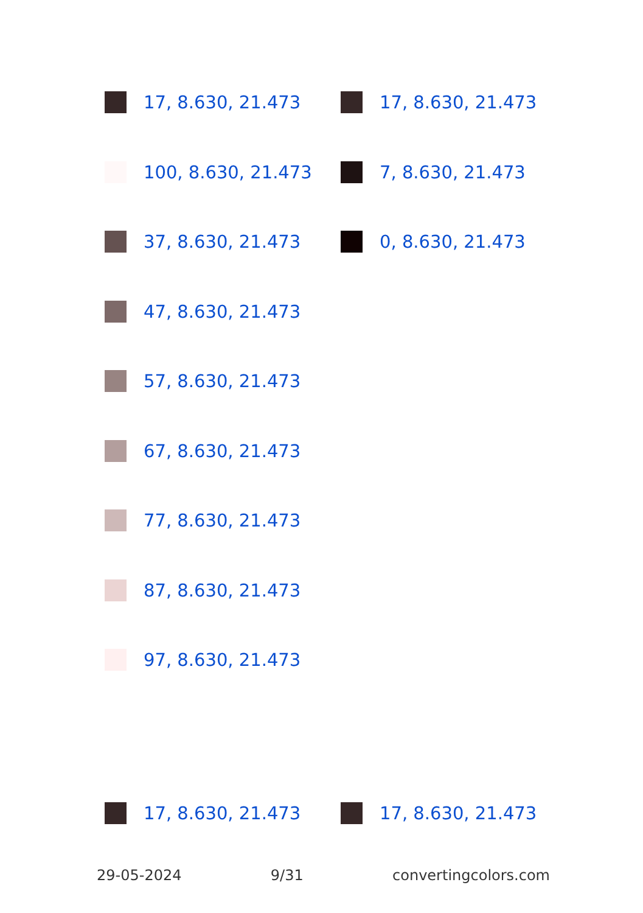17, 8.630, 21.473
17, 8.630, 21.473
100, 8.630, 21.473
7, 8.630, 21.473
37, 8.630, 21.473
0, 8.630, 21.473
47, 8.630, 21.473
57, 8.630, 21.473
67, 8.630, 21.473
77, 8.630, 21.473
87, 8.630, 21.473
97, 8.630, 21.473
17, 8.630, 21.473
17, 8.630, 21.473
29-05-2024 9/31 convertingcolors.com